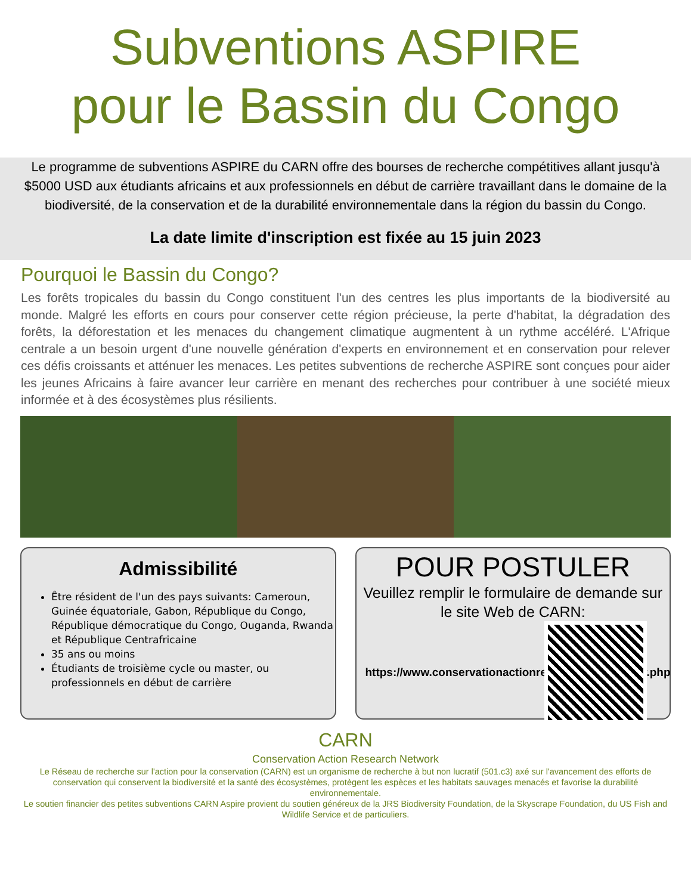Subventions ASPIRE
pour le Bassin du Congo
Le programme de subventions ASPIRE du CARN offre des bourses de recherche compétitives allant jusqu'à $5000 USD aux étudiants africains et aux professionnels en début de carrière travaillant dans le domaine de la biodiversité, de la conservation et de la durabilité environnementale dans la région du bassin du Congo.
La date limite d'inscription est fixée au 15 juin 2023
Pourquoi le Bassin du Congo?
Les forêts tropicales du bassin du Congo constituent l'un des centres les plus importants de la biodiversité au monde. Malgré les efforts en cours pour conserver cette région précieuse, la perte d'habitat, la dégradation des forêts, la déforestation et les menaces du changement climatique augmentent à un rythme accéléré. L'Afrique centrale a un besoin urgent d'une nouvelle génération d'experts en environnement et en conservation pour relever ces défis croissants et atténuer les menaces. Les petites subventions de recherche ASPIRE sont conçues pour aider les jeunes Africains à faire avancer leur carrière en menant des recherches pour contribuer à une société mieux informée et à des écosystèmes plus résilients.
Admissibilité
Être résident de l'un des pays suivants: Cameroun, Guinée équatoriale, Gabon, République du Congo, République démocratique du Congo, Ouganda, Rwanda et République Centrafricaine
35 ans ou moins
Étudiants de troisième cycle ou master, ou professionnels en début de carrière
POUR POSTULER
Veuillez remplir le formulaire de demande sur le site Web de CARN:
https://www.conservationactionresearch.net/fr/apply.php
CARN
Conservation Action Research Network
Le Réseau de recherche sur l'action pour la conservation (CARN) est un organisme de recherche à but non lucratif (501.c3) axé sur l'avancement des efforts de conservation qui conservent la biodiversité et la santé des écosystèmes, protègent les espèces et les habitats sauvages menacés et favorise la durabilité environnementale.
Le soutien financier des petites subventions CARN Aspire provient du soutien généreux de la JRS Biodiversity Foundation, de la Skyscrape Foundation, du US Fish and Wildlife Service et de particuliers.